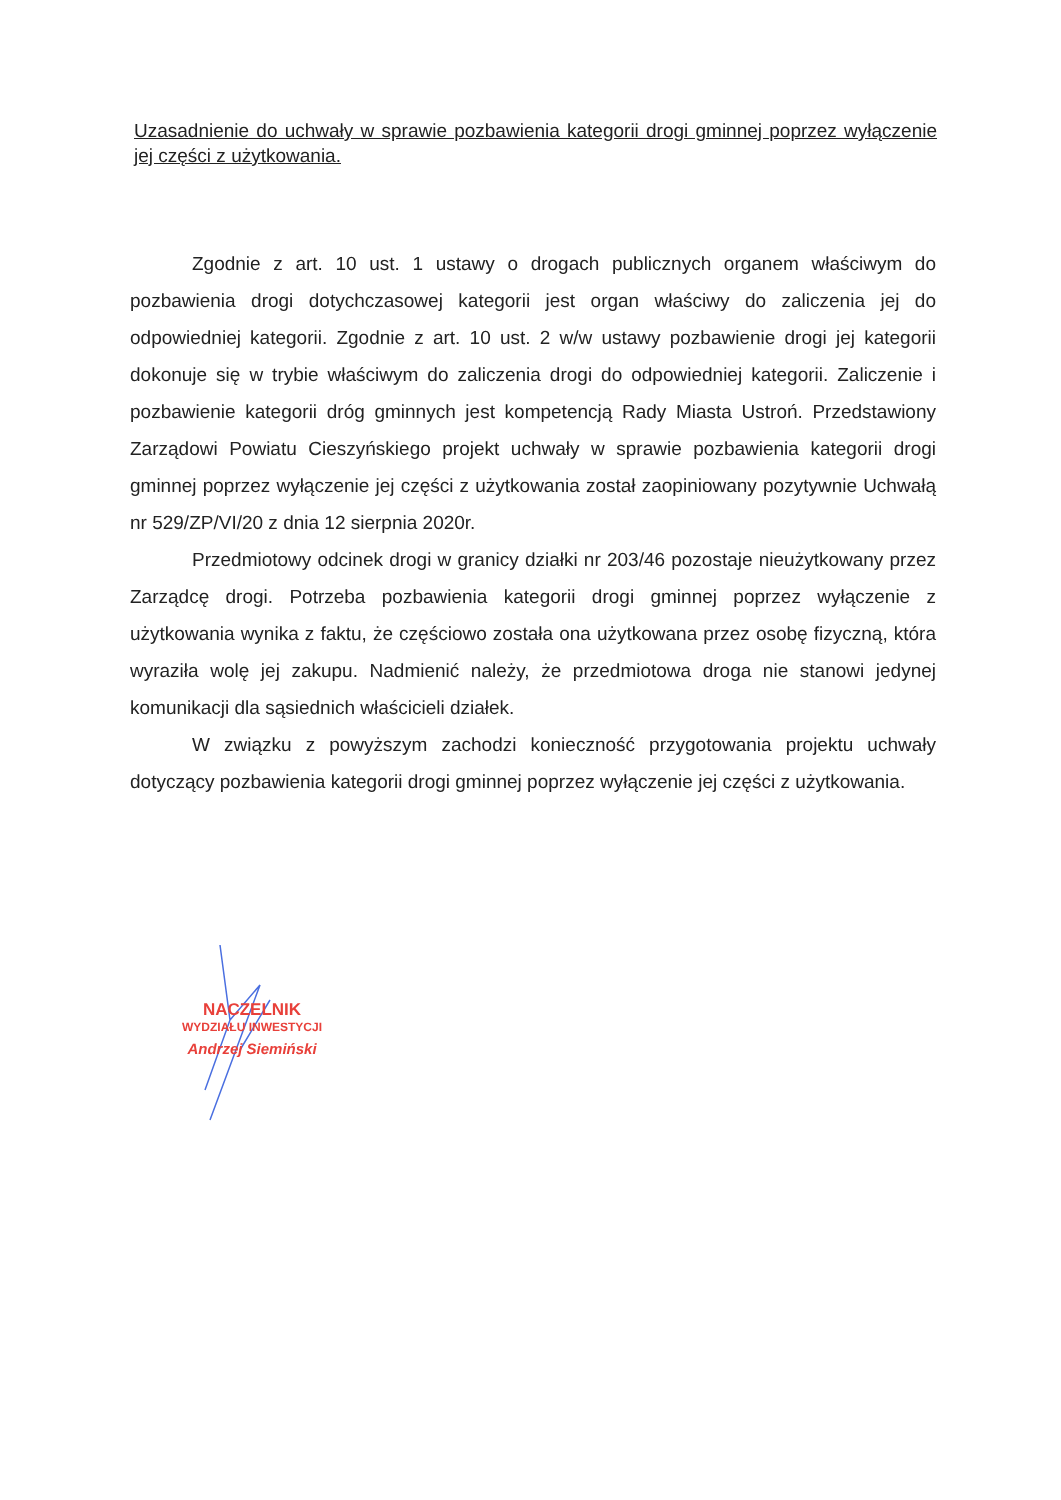Uzasadnienie do uchwały w sprawie pozbawienia kategorii drogi gminnej poprzez wyłączenie jej części z użytkowania.
Zgodnie z art. 10 ust. 1 ustawy o drogach publicznych organem właściwym do pozbawienia drogi dotychczasowej kategorii jest organ właściwy do zaliczenia jej do odpowiedniej kategorii. Zgodnie z art. 10 ust. 2 w/w ustawy pozbawienie drogi jej kategorii dokonuje się w trybie właściwym do zaliczenia drogi do odpowiedniej kategorii. Zaliczenie i pozbawienie kategorii dróg gminnych jest kompetencją Rady Miasta Ustroń. Przedstawiony Zarządowi Powiatu Cieszyńskiego projekt uchwały w sprawie pozbawienia kategorii drogi gminnej poprzez wyłączenie jej części z użytkowania został zaopiniowany pozytywnie Uchwałą nr 529/ZP/VI/20 z dnia 12 sierpnia 2020r.
Przedmiotowy odcinek drogi w granicy działki nr 203/46 pozostaje nieużytkowany przez Zarządcę drogi. Potrzeba pozbawienia kategorii drogi gminnej poprzez wyłączenie z użytkowania wynika z faktu, że częściowo została ona użytkowana przez osobę fizyczną, która wyraziła wolę jej zakupu. Nadmienić należy, że przedmiotowa droga nie stanowi jedynej komunikacji dla sąsiednich właścicieli działek.
W związku z powyższym zachodzi konieczność przygotowania projektu uchwały dotyczący pozbawienia kategorii drogi gminnej poprzez wyłączenie jej części z użytkowania.
NACZELNIK
WYDZIAŁU INWESTYCJI
Andrzej Siemiński